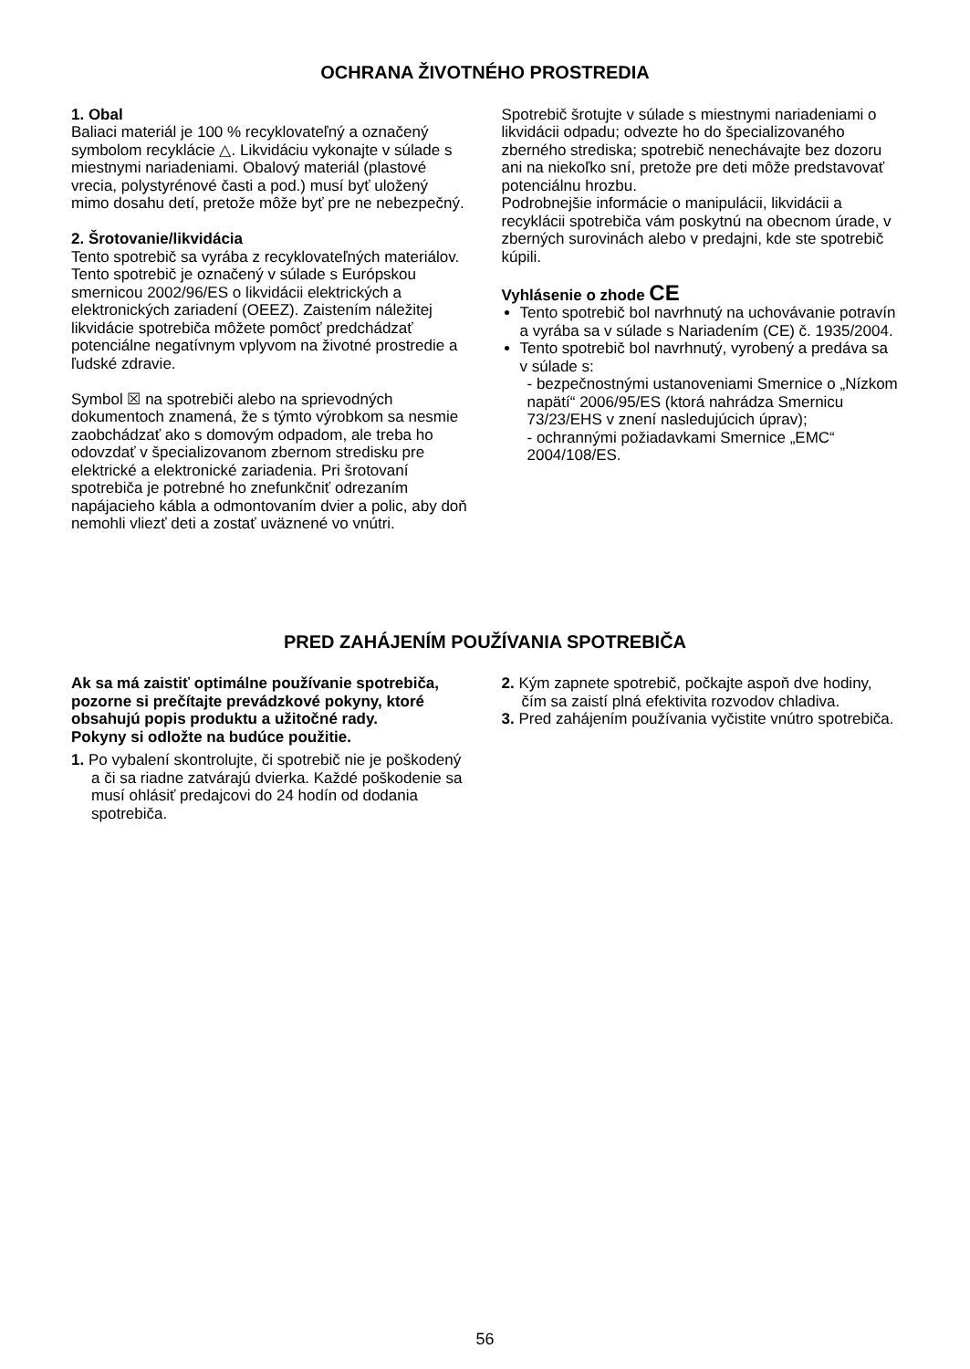OCHRANA ŽIVOTNÉHO PROSTREDIA
1. Obal
Baliaci materiál je 100 % recyklovateľný a označený symbolom recyklácie △. Likvidáciu vykonajte v súlade s miestnymi nariadeniami. Obalový materiál (plastové vrecia, polystyrénové časti a pod.) musí byť uložený mimo dosahu detí, pretože môže byť pre ne nebezpečný.
2. Šrotovanie/likvidácia
Tento spotrebič sa vyrába z recyklovateľných materiálov.
Tento spotrebič je označený v súlade s Európskou smernicou 2002/96/ES o likvidácii elektrických a elektronických zariadení (OEEZ). Zaistením náležitej likvidácie spotrebiča môžete pomôcť predchádzať potenciálne negatívnym vplyvom na životné prostredie a ľudské zdravie.
Symbol ☒ na spotrebiči alebo na sprievodných dokumentoch znamená, že s týmto výrobkom sa nesmie zaobchádzať ako s domovým odpadom, ale treba ho odovzdať v špecializovanom zbernom stredisku pre elektrické a elektronické zariadenia. Pri šrotovaní spotrebiča je potrebné ho znefunkčniť odrezaním napájacieho kábla a odmontovaním dvier a polic, aby doň nemohli vliezť deti a zostať uväznené vo vnútri.
Spotrebič šrotujte v súlade s miestnymi nariadeniami o likvidácii odpadu; odvezte ho do špecializovaného zberného strediska; spotrebič nenechávajte bez dozoru ani na niekoľko sní, pretože pre deti môže predstavovať potenciálnu hrozbu.
Podrobnejšie informácie o manipulácii, likvidácii a recyklácii spotrebiča vám poskytnú na obecnom úrade, v zberných surovinách alebo v predajni, kde ste spotrebič kúpili.
Vyhlásenie o zhode CE
Tento spotrebič bol navrhnutý na uchovávanie potravín a vyrába sa v súlade s Nariadením (CE) č. 1935/2004.
Tento spotrebič bol navrhnutý, vyrobený a predáva sa v súlade s:
- bezpečnostnými ustanoveniami Smernice o „Nízkom napätí“ 2006/95/ES (ktorá nahrádza Smernicu 73/23/EHS v znení nasledujúcich úprav);
- ochrannými požiadavkami Smernice „EMC“ 2004/108/ES.
PRED ZAHÁJENÍM POUŽÍVANIA SPOTREBIČA
Ak sa má zaistiť optimálne používanie spotrebiča, pozorne si prečítajte prevádzkové pokyny, ktoré obsahujú popis produktu a užitočné rady.
Pokyny si odložte na budúce použitie.
1. Po vybalení skontrolujte, či spotrebič nie je poškodený a či sa riadne zatvárajú dvierka. Každé poškodenie sa musí ohlásiť predajcovi do 24 hodín od dodania spotrebiča.
2. Kým zapnete spotrebič, počkajte aspoň dve hodiny, čím sa zaistí plná efektivita rozvodov chladiva.
3. Pred zahájením používania vyčistite vnútro spotrebiča.
56